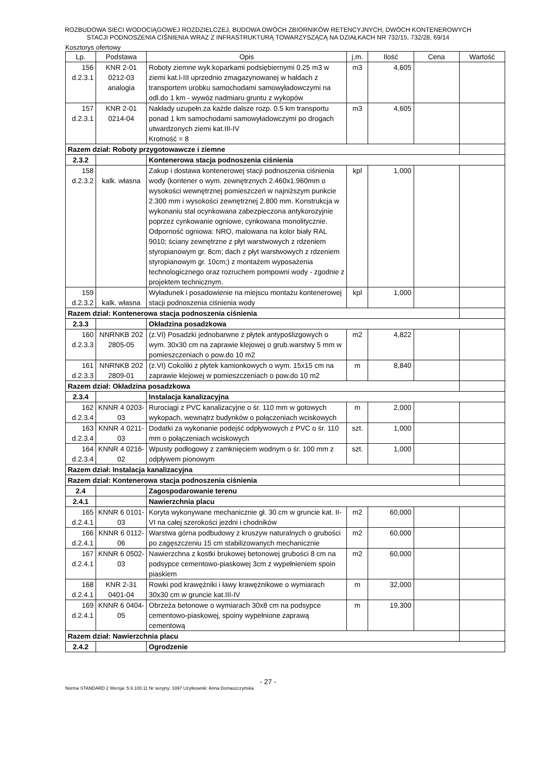ROZBUDOWA SIECI WODOCIĄGOWEJ ROZDZIELCZEJ, BUDOWA DWÓCH ZBIORNIKÓW RETENCYJNYCH, DWÓCH KONTENEROWYCH
STACJI PODNOSZENIA CIŚNIENIA WRAZ Z INFRASTRUKTURĄ TOWARZYSZĄCĄ NA DZIAŁKACH NR 732/15, 732/28, 69/14
Kosztorys ofertowy
| Lp. | Podstawa | Opis | j.m. | Ilość | Cena | Wartość |
| --- | --- | --- | --- | --- | --- | --- |
| 156 d.2.3.1 | KNR 2-01 0212-03 analogia | Roboty ziemne wyk.koparkami podsiębiernymi 0.25 m3 w ziemi kat.I-III uprzednio zmagazynowanej w hałdach z transportem urobku samochodami samowyładowczymi na odl.do 1 km - wywóz nadmiaru gruntu z wykopów | m3 | 4,605 | | |
| 157 d.2.3.1 | KNR 2-01 0214-04 | Nakłady uzupełn.za każde dalsze rozp. 0.5 km transportu ponad 1 km samochodami samowyładowczymi po drogach utwardzonych ziemi kat.III-IV Krotność = 8 | m3 | 4,605 | | |
| Razem dział: Roboty przygotowawcze i ziemne | | | | | | |
| 2.3.2 | | Kontenerowa stacja podnoszenia ciśnienia | | | | |
| 158 d.2.3.2 | kalk. własna | Zakup i dostawa kontenerowej stacji podnoszenia ciśnienia wody (kontener o wym. zewnętrznych 2.460x1.960mm o wysokości wewnętrznej pomieszczeń w najniższym punkcie 2.300 mm i wysokości zewnętrznej 2.800 mm. Konstrukcja w wykonaniu stal ocynkowana zabezpieczona antykorozyjnie poprzez cynkowanie ogniowe, cynkowana monolitycznie. Odporność ogniowa: NRO, malowana na kolor biały RAL 9010; ściany zewnętrzne z płyt warstwowych z rdzeniem styropianowym gr. 8cm; dach z płyt warstwowych z rdzeniem styropianowym gr. 10cm;) z montażem wyposażenia technologicznego oraz rozruchem pompowni wody - zgodnie z projektem technicznym. | kpl | 1,000 | | |
| 159 d.2.3.2 | kalk. własna | Wyładunek i posadowienie na miejscu montażu kontenerowej stacji podnoszenia ciśnienia wody | kpl | 1,000 | | |
| Razem dział: Kontenerowa stacja podnoszenia ciśnienia | | | | | | |
| 2.3.3 | | Okładzina posadzkowa | | | | |
| 160 d.2.3.3 | NNRNKB 202 2805-05 | (z.VI) Posadzki jednobarwne z płytek antypoślizgowych o wym. 30x30 cm na zaprawie klejowej o grub.warstwy 5 mm w pomieszczeniach o pow.do 10 m2 | m2 | 4,822 | | |
| 161 d.2.3.3 | NNRNKB 202 2809-01 | (z.VI) Cokoliki z płytek kamionkowych o wym. 15x15 cm na zaprawie klejowej w pomieszczeniach o pow.do 10 m2 | m | 8,840 | | |
| Razem dział: Okładzina posadzkowa | | | | | | |
| 2.3.4 | | Instalacja kanalizacyjna | | | | |
| 162 d.2.3.4 | KNNR 4 0203- 03 | Rurociągi z PVC kanalizacyjne o śr. 110 mm w gotowych wykopach, wewnątrz budynków o połączeniach wciskowych | m | 2,000 | | |
| 163 d.2.3.4 | KNNR 4 0211- 03 | Dodatki za wykonanie podejść odpływowych z PVC o śr. 110 mm o połączeniach wciskowych | szt. | 1,000 | | |
| 164 d.2.3.4 | KNNR 4 0216- 02 | Wpusty podłogowy z zamknięciem wodnym o śr. 100 mm z odpływem pionowym | szt. | 1,000 | | |
| Razem dział: Instalacja kanalizacyjna | | | | | | |
| Razem dział: Kontenerowa stacja podnoszenia ciśnienia | | | | | | |
| 2.4 | | Zagospodarowanie terenu | | | | |
| 2.4.1 | | Nawierzchnia placu | | | | |
| 165 d.2.4.1 | KNNR 6 0101- 03 | Koryta wykonywane mechanicznie gł. 30 cm w gruncie kat. II-VI na całej szerokości jezdni i chodników | m2 | 60,000 | | |
| 166 d.2.4.1 | KNNR 6 0112- 06 | Warstwa górna podbudowy z kruszyw naturalnych o grubości po zagęszczeniu 15 cm stabilizowanych mechanicznie | m2 | 60,000 | | |
| 167 d.2.4.1 | KNNR 6 0502- 03 | Nawierzchna z kostki brukowej betonowej grubości 8 cm na podsypce cementowo-piaskowej 3cm z wypełnieniem spoin piaskiem | m2 | 60,000 | | |
| 168 d.2.4.1 | KNR 2-31 0401-04 | Rowki pod krawężniki i ławy krawężnikowe o wymiarach 30x30 cm w gruncie kat.III-IV | m | 32,000 | | |
| 169 d.2.4.1 | KNNR 6 0404- 05 | Obrzeża betonowe o wymiarach 30x8 cm na podsypce cementowo-piaskowej, spoiny wypełnione zaprawą cementową | m | 19,300 | | |
| Razem dział: Nawierzchnia placu | | | | | | |
| 2.4.2 | | Ogrodzenie | | | | |
- 27 -
Norma STANDARD 2 Wersja: 5.9.100.11 Nr seryjny: 3397 Użytkownik: Anna Domaszczyńska